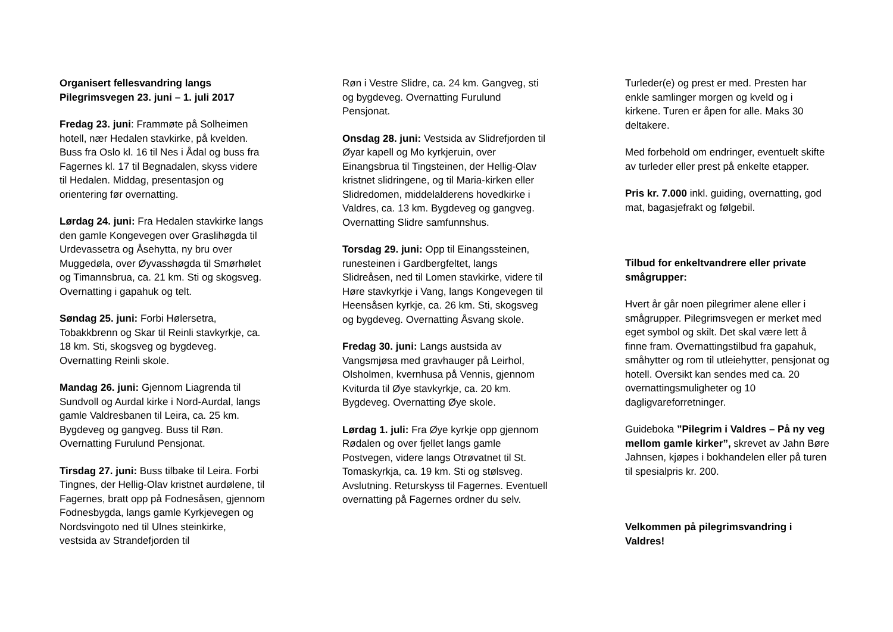Organisert fellesvandring langs Pilegrimsvegen 23. juni – 1. juli 2017
Fredag 23. juni: Frammøte på Solheimen hotell, nær Hedalen stavkirke, på kvelden. Buss fra Oslo kl. 16 til Nes i Ådal og buss fra Fagernes kl. 17 til Begnadalen, skyss videre til Hedalen. Middag, presentasjon og orientering før overnatting.
Lørdag 24. juni: Fra Hedalen stavkirke langs den gamle Kongevegen over Graslihøgda til Urdevassetra og Åsehytta, ny bru over Muggedøla, over Øyvasshøgda til Smørhølet og Timannsbrua, ca. 21 km. Sti og skogsveg. Overnatting i gapahuk og telt.
Søndag 25. juni: Forbi Hølersetra, Tobakkbrenn og Skar til Reinli stavkyrkje, ca. 18 km. Sti, skogsveg og bygdeveg. Overnatting Reinli skole.
Mandag 26. juni: Gjennom Liagrenda til Sundvoll og Aurdal kirke i Nord-Aurdal, langs gamle Valdresbanen til Leira, ca. 25 km. Bygdeveg og gangveg. Buss til Røn. Overnatting Furulund Pensjonat.
Tirsdag 27. juni: Buss tilbake til Leira. Forbi Tingnes, der Hellig-Olav kristnet aurdølene, til Fagernes, bratt opp på Fodnesåsen, gjennom Fodnesbygda, langs gamle Kyrkjevegen og Nordsvingoto ned til Ulnes steinkirke, vestsida av Strandefjorden til
Røn i Vestre Slidre, ca. 24 km. Gangveg, sti og bygdeveg. Overnatting Furulund Pensjonat.
Onsdag 28. juni: Vestsida av Slidrefjorden til Øyar kapell og Mo kyrkjeruin, over Einangsbrua til Tingsteinen, der Hellig-Olav kristnet slidringene, og til Maria-kirken eller Slidredomen, middelalderens hovedkirke i Valdres, ca. 13 km. Bygdeveg og gangveg. Overnatting Slidre samfunnshus.
Torsdag 29. juni: Opp til Einangssteinen, runesteinen i Gardbergfeltet, langs Slidreåsen, ned til Lomen stavkirke, videre til Høre stavkyrkje i Vang, langs Kongevegen til Heensåsen kyrkje, ca. 26 km. Sti, skogsveg og bygdeveg. Overnatting Åsvang skole.
Fredag 30. juni: Langs austsida av Vangsmjøsa med gravhauger på Leirhol, Olsholmen, kvernhusa på Vennis, gjennom Kviturda til Øye stavkyrkje, ca. 20 km. Bygdeveg. Overnatting Øye skole.
Lørdag 1. juli: Fra Øye kyrkje opp gjennom Rødalen og over fjellet langs gamle Postvegen, videre langs Otrøvatnet til St. Tomaskyrkja, ca. 19 km. Sti og stølsveg. Avslutning. Returskyss til Fagernes. Eventuell overnatting på Fagernes ordner du selv.
Turleder(e) og prest er med. Presten har enkle samlinger morgen og kveld og i kirkene. Turen er åpen for alle. Maks 30 deltakere.
Med forbehold om endringer, eventuelt skifte av turleder eller prest på enkelte etapper.
Pris kr. 7.000 inkl. guiding, overnatting, god mat, bagasjefrakt og følgebil.
Tilbud for enkeltvandrere eller private smågrupper:
Hvert år går noen pilegrimer alene eller i smågrupper. Pilegrimsvegen er merket med eget symbol og skilt. Det skal være lett å finne fram. Overnattingstilbud fra gapahuk, småhytter og rom til utleiehytter, pensjonat og hotell. Oversikt kan sendes med ca. 20 overnattingsmuligheter og 10 dagligvareforretninger.
Guideboka ”Pilegrim i Valdres – På ny veg mellom gamle kirker”, skrevet av Jahn Børe Jahnsen, kjøpes i bokhandelen eller på turen til spesialpris kr. 200.
Velkommen på pilegrimsvandring i Valdres!